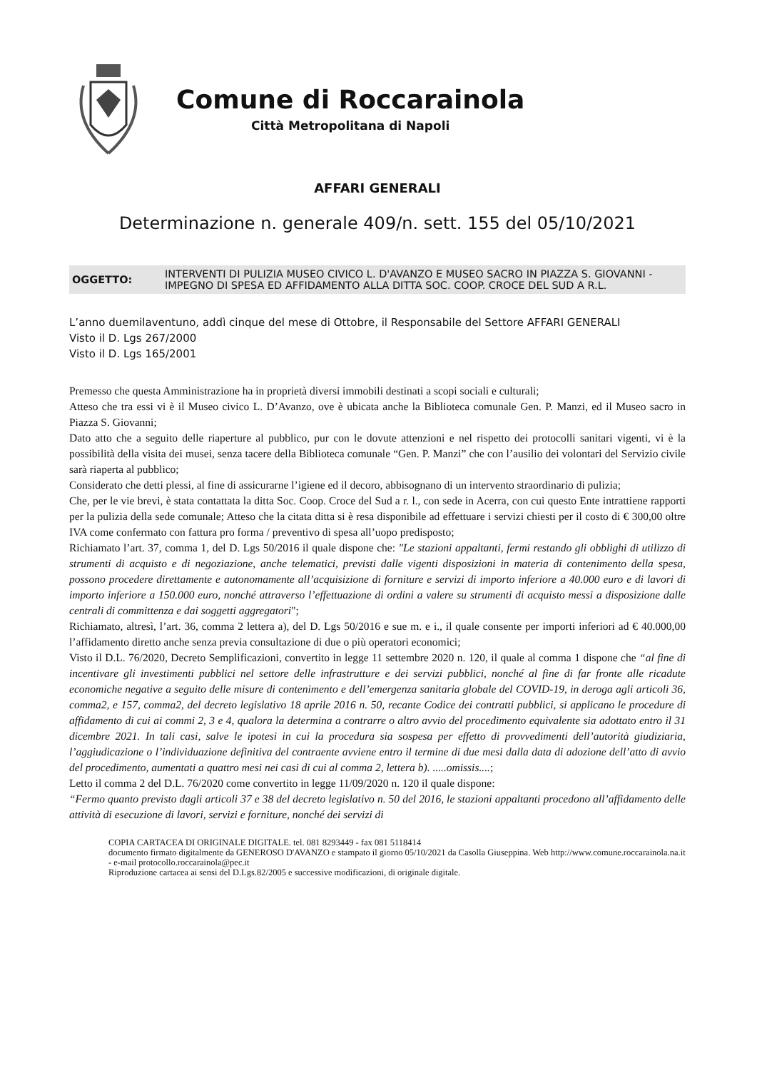Comune di Roccarainola
Città Metropolitana di Napoli
AFFARI GENERALI
Determinazione n. generale 409/n. sett. 155 del 05/10/2021
OGGETTO: INTERVENTI DI PULIZIA MUSEO CIVICO L. D'AVANZO E MUSEO SACRO IN PIAZZA S. GIOVANNI - IMPEGNO DI SPESA ED AFFIDAMENTO ALLA DITTA SOC. COOP. CROCE DEL SUD A R.L.
L’anno duemilaventuno, addì cinque del mese di Ottobre, il Responsabile del Settore AFFARI GENERALI
Visto il D. Lgs 267/2000
Visto il D. Lgs 165/2001
Premesso che questa Amministrazione ha in proprietà diversi immobili destinati a scopi sociali e culturali;
Atteso che tra essi vi è il Museo civico L. D’Avanzo, ove è ubicata anche la Biblioteca comunale Gen. P. Manzi, ed il Museo sacro in Piazza S. Giovanni;
Dato atto che a seguito delle riaperture al pubblico, pur con le dovute attenzioni e nel rispetto dei protocolli sanitari vigenti, vi è la possibilità della visita dei musei, senza tacere della Biblioteca comunale “Gen. P. Manzi” che con l’ausilio dei volontari del Servizio civile sarà riaperta al pubblico;
Considerato che detti plessi, al fine di assicurarne l’igiene ed il decoro, abbisognano di un intervento straordinario di pulizia;
Che, per le vie brevi, è stata contattata la ditta Soc. Coop. Croce del Sud a r. l., con sede in Acerra, con cui questo Ente intrattiene rapporti per la pulizia della sede comunale; Atteso che la citata ditta si è resa disponibile ad effettuare i servizi chiesti per il costo di € 300,00 oltre IVA come confermato con fattura pro forma / preventivo di spesa all’uopo predisposto;
Richiamato l’art. 37, comma 1, del D. Lgs 50/2016 il quale dispone che: "Le stazioni appaltanti, fermi restando gli obblighi di utilizzo di strumenti di acquisto e di negoziazione, anche telematici, previsti dalle vigenti disposizioni in materia di contenimento della spesa, possono procedere direttamente e autonomamente all’acquisizione di forniture e servizi di importo inferiore a 40.000 euro e di lavori di importo inferiore a 150.000 euro, nonché attraverso l’effettuazione di ordini a valere su strumenti di acquisto messi a disposizione dalle centrali di committenza e dai soggetti aggregatori";
Richiamato, altresì, l’art. 36, comma 2 lettera a), del D. Lgs 50/2016 e sue m. e i., il quale consente per importi inferiori ad € 40.000,00 l’affidamento diretto anche senza previa consultazione di due o più operatori economici;
Visto il D.L. 76/2020, Decreto Semplificazioni, convertito in legge 11 settembre 2020 n. 120, il quale al comma 1 dispone che “al fine di incentivare gli investimenti pubblici nel settore delle infrastrutture e dei servizi pubblici, nonché al fine di far fronte alle ricadute economiche negative a seguito delle misure di contenimento e dell’emergenza sanitaria globale del COVID-19, in deroga agli articoli 36, comma2, e 157, comma2, del decreto legislativo 18 aprile 2016 n. 50, recante Codice dei contratti pubblici, si applicano le procedure di affidamento di cui ai commi 2, 3 e 4, qualora la determina a contrarre o altro avvio del procedimento equivalente sia adottato entro il 31 dicembre 2021. In tali casi, salve le ipotesi in cui la procedura sia sospesa per effetto di provvedimenti dell’autorità giudiziaria, l’aggiudicazione o l’individuazione definitiva del contraente avviene entro il termine di due mesi dalla data di adozione dell’atto di avvio del procedimento, aumentati a quattro mesi nei casi di cui al comma 2, lettera b). .....omissis....;
Letto il comma 2 del D.L. 76/2020 come convertito in legge 11/09/2020 n. 120 il quale dispone:
“Fermo quanto previsto dagli articoli 37 e 38 del decreto legislativo n. 50 del 2016, le stazioni appaltanti procedono all’affidamento delle attività di esecuzione di lavori, servizi e forniture, nonché dei servizi di
COPIA CARTACEA DI ORIGINALE DIGITALE. tel. 081 8293449 - fax 081 5118414
documento firmato digitalmente da GENEROSO D'AVANZO e stampato il giorno 05/10/2021 da Casolla Giuseppina. Web http://www.comune.roccarainola.na.it - e-mail protocollo.roccarainola@pec.it
Riproduzione cartacea ai sensi del D.Lgs.82/2005 e successive modificazioni, di originale digitale.